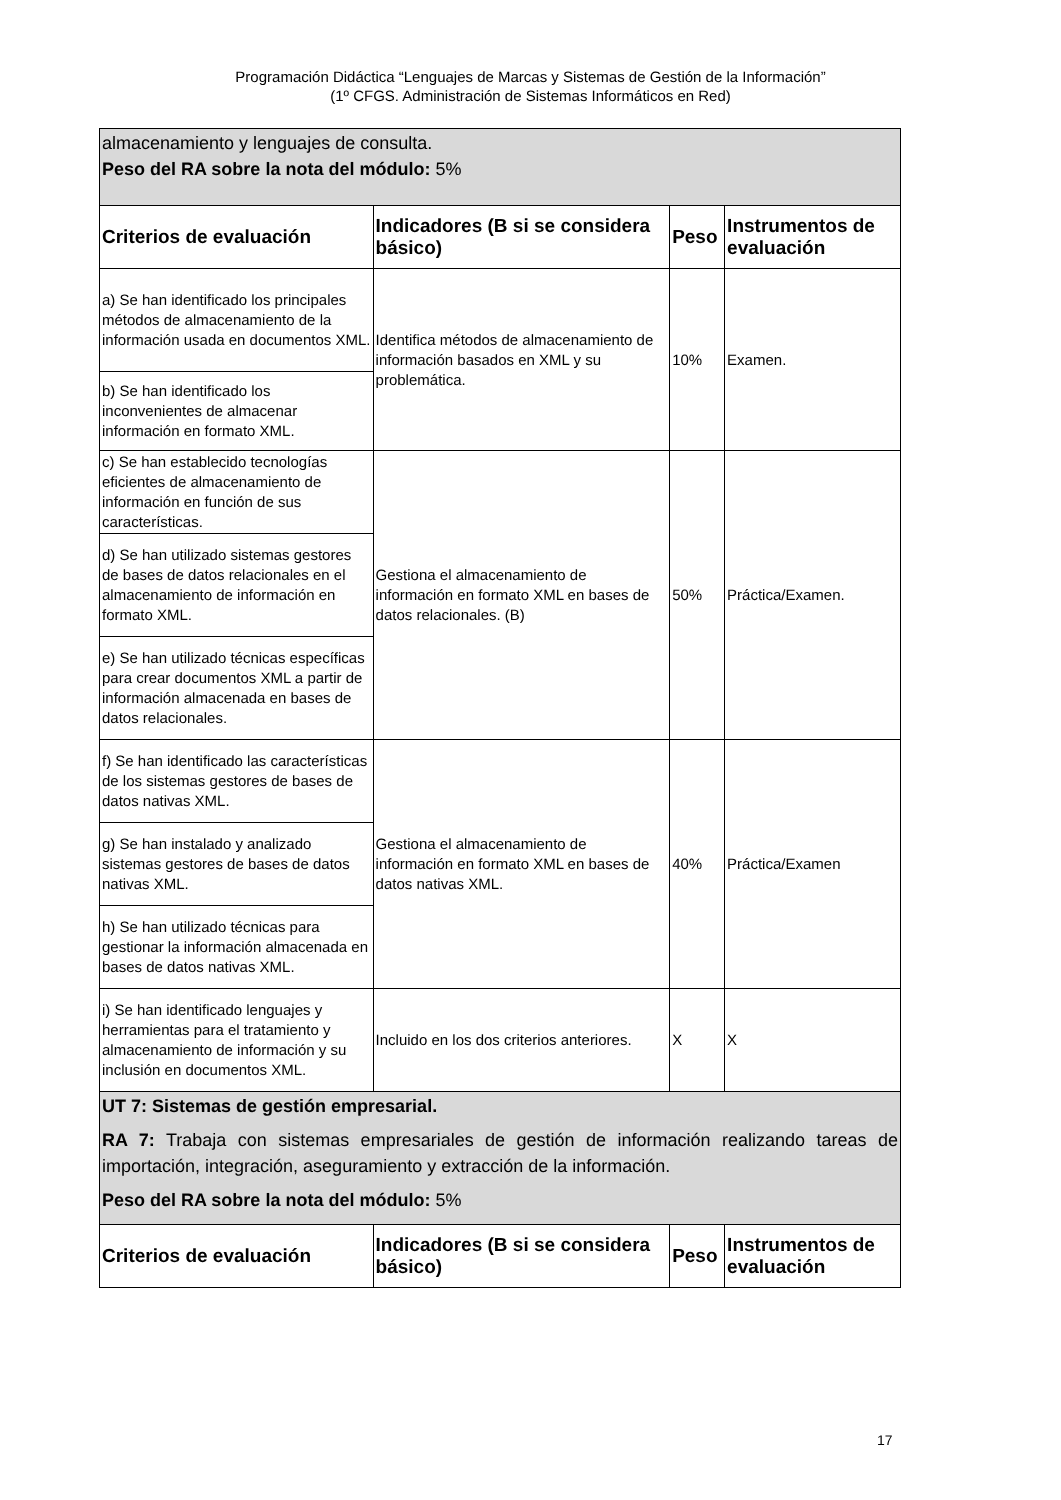Programación Didáctica “Lenguajes de Marcas y Sistemas de Gestión de la Información”
(1º CFGS. Administración de Sistemas Informáticos en Red)
| almacenamiento y lenguajes de consulta. Peso del RA sobre la nota del módulo: 5% | | | |
| Criterios de evaluación | Indicadores (B si se considera básico) | Peso | Instrumentos de evaluación |
| a) Se han identificado los principales métodos de almacenamiento de la información usada en documentos XML. | Identifica métodos de almacenamiento de información basados en XML y su problemática. | 10% | Examen. |
| b) Se han identificado los inconvenientes de almacenar información en formato XML. | | | |
| c) Se han establecido tecnologías eficientes de almacenamiento de información en función de sus características. | Gestiona el almacenamiento de información en formato XML en bases de datos relacionales. (B) | 50% | Práctica/Examen. |
| d) Se han utilizado sistemas gestores de bases de datos relacionales en el almacenamiento de información en formato XML. | | | |
| e) Se han utilizado técnicas específicas para crear documentos XML a partir de información almacenada en bases de datos relacionales. | | | |
| f) Se han identificado las características de los sistemas gestores de bases de datos nativas XML. | Gestiona el almacenamiento de información en formato XML en bases de datos nativas XML. | 40% | Práctica/Examen |
| g) Se han instalado y analizado sistemas gestores de bases de datos nativas XML. | | | |
| h) Se han utilizado técnicas para gestionar la información almacenada en bases de datos nativas XML. | | | |
| i) Se han identificado lenguajes y herramientas para el tratamiento y almacenamiento de información y su inclusión en documentos XML. | Incluido en los dos criterios anteriores. | X | X |
| UT 7: Sistemas de gestión empresarial. RA 7: Trabaja con sistemas empresariales de gestión de información realizando tareas de importación, integración, aseguramiento y extracción de la información. Peso del RA sobre la nota del módulo: 5% | | | |
| Criterios de evaluación | Indicadores (B si se considera básico) | Peso | Instrumentos de evaluación |
17